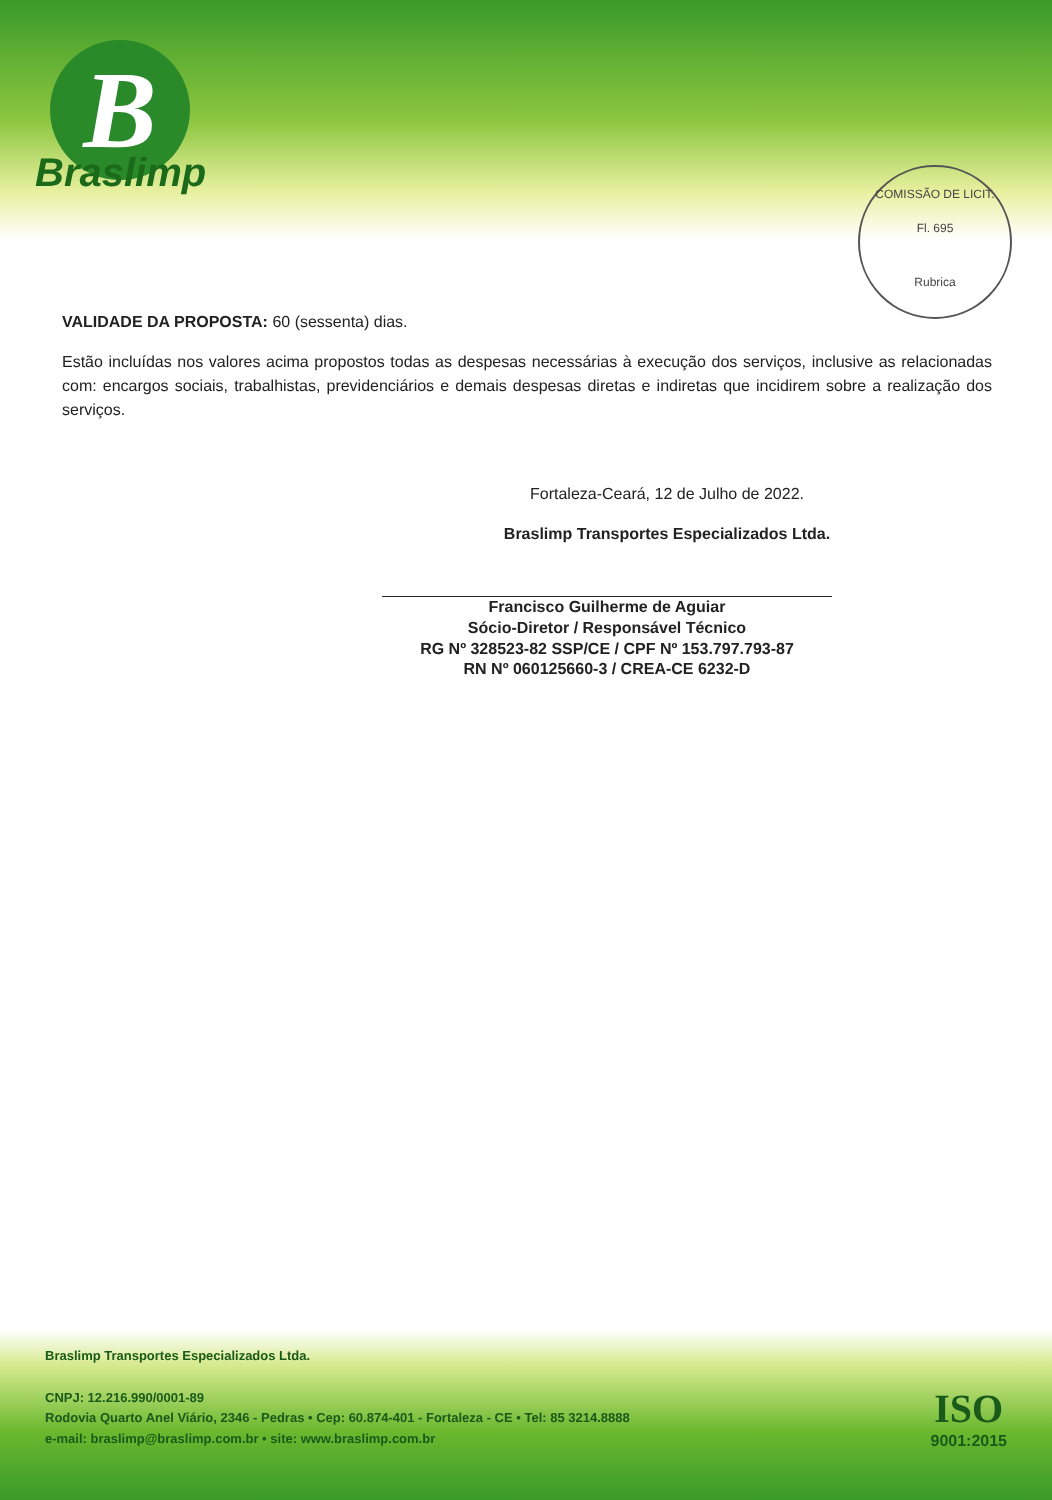B
Braslimp
COMISSÃO DE LICIT.
Fl. 695
Rubrica
VALIDADE DA PROPOSTA: 60 (sessenta) dias.
Estão incluídas nos valores acima propostos todas as despesas necessárias à execução dos serviços, inclusive as relacionadas com: encargos sociais, trabalhistas, previdenciários e demais despesas diretas e indiretas que incidirem sobre a realização dos serviços.
Fortaleza-Ceará, 12 de Julho de 2022.
Braslimp Transportes Especializados Ltda.
Francisco Guilherme de Aguiar
Sócio-Diretor / Responsável Técnico
RG Nº 328523-82 SSP/CE / CPF Nº 153.797.793-87
RN Nº 060125660-3 / CREA-CE 6232-D
Braslimp Transportes Especializados Ltda.
CNPJ: 12.216.990/0001-89
Rodovia Quarto Anel Viário, 2346 - Pedras • Cep: 60.874-401 - Fortaleza - CE • Tel: 85 3214.8888
e-mail: braslimp@braslimp.com.br • site: www.braslimp.com.br
ISO
9001:2015